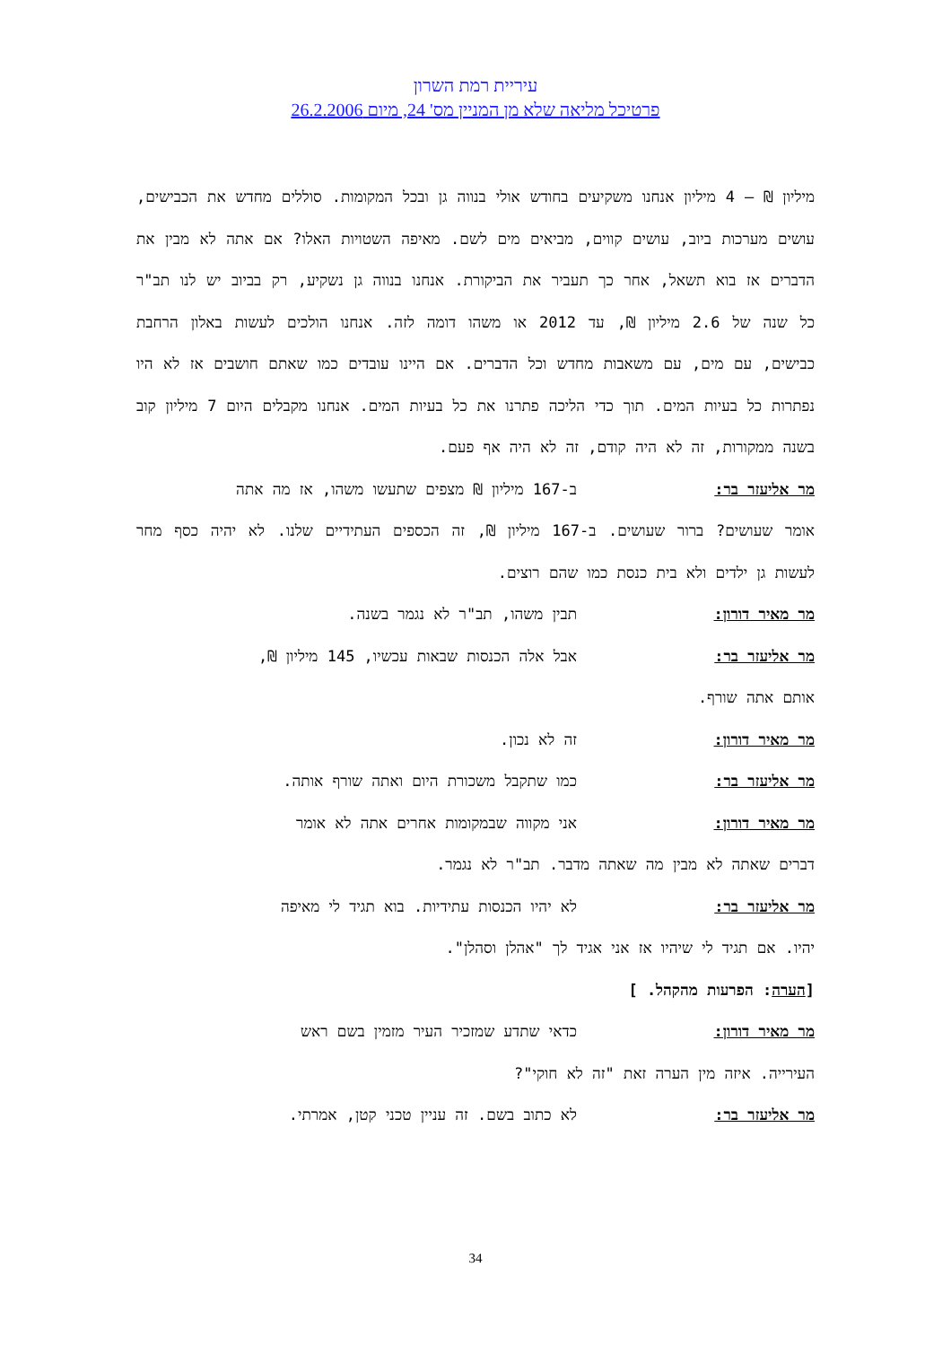עיריית רמת השרון
פרטיכל מליאה שלא מן המניין מס' 24, מיום 26.2.2006
מיליון ₪ – 4 מיליון אנחנו משקיעים בחודש אולי בנווה גן ובכל המקומות. סוללים מחדש את הכבישים, עושים מערכות ביוב, עושים קווים, מביאים מים לשם. מאיפה השטויות האלו? אם אתה לא מבין את הדברים אז בוא תשאל, אחר כך תעביר את הביקורת. אנחנו בנווה גן נשקיע, רק בביוב יש לנו תב"ר כל שנה של 2.6 מיליון ₪, עד 2012 או משהו דומה לזה. אנחנו הולכים לעשות באלון הרחבת כבישים, עם מים, עם משאבות מחדש וכל הדברים. אם היינו עובדים כמו שאתם חושבים אז לא היו נפתרות כל בעיות המים. תוך כדי הליכה פתרנו את כל בעיות המים. אנחנו מקבלים היום 7 מיליון קוב בשנה ממקורות, זה לא היה קודם, זה לא היה אף פעם.
מר אליעזר בר: ב-167 מיליון ₪ מצפים שתעשו משהו, אז מה אתה
אומר שעושים? ברור שעושים. ב-167 מיליון ₪, זה הכספים העתידיים שלנו. לא יהיה כסף מחר לעשות גן ילדים ולא בית כנסת כמו שהם רוצים.
מר מאיר דורון: תבין משהו, תב"ר לא נגמר בשנה.
מר אליעזר בר: אבל אלה הכנסות שבאות עכשיו, 145 מיליון ₪,
אותם אתה שורף.
מר מאיר דורון: זה לא נכון.
מר אליעזר בר: כמו שתקבל משכורת היום ואתה שורף אותה.
מר מאיר דורון: אני מקווה שבמקומות אחרים אתה לא אומר
דברים שאתה לא מבין מה שאתה מדבר. תב"ר לא נגמר.
מר אליעזר בר: לא יהיו הכנסות עתידיות. בוא תגיד לי מאיפה
יהיו. אם תגיד לי שיהיו אז אני אגיד לך "אהלן וסהלן".
[הערה: הפרעות מהקהל. ]
מר מאיר דורון: כדאי שתדע שמזכיר העיר מזמין בשם ראש
העירייה. איזה מין הערה זאת "זה לא חוקי"?
מר אליעזר בר: לא כתוב בשם. זה עניין טכני קטן, אמרתי.
34